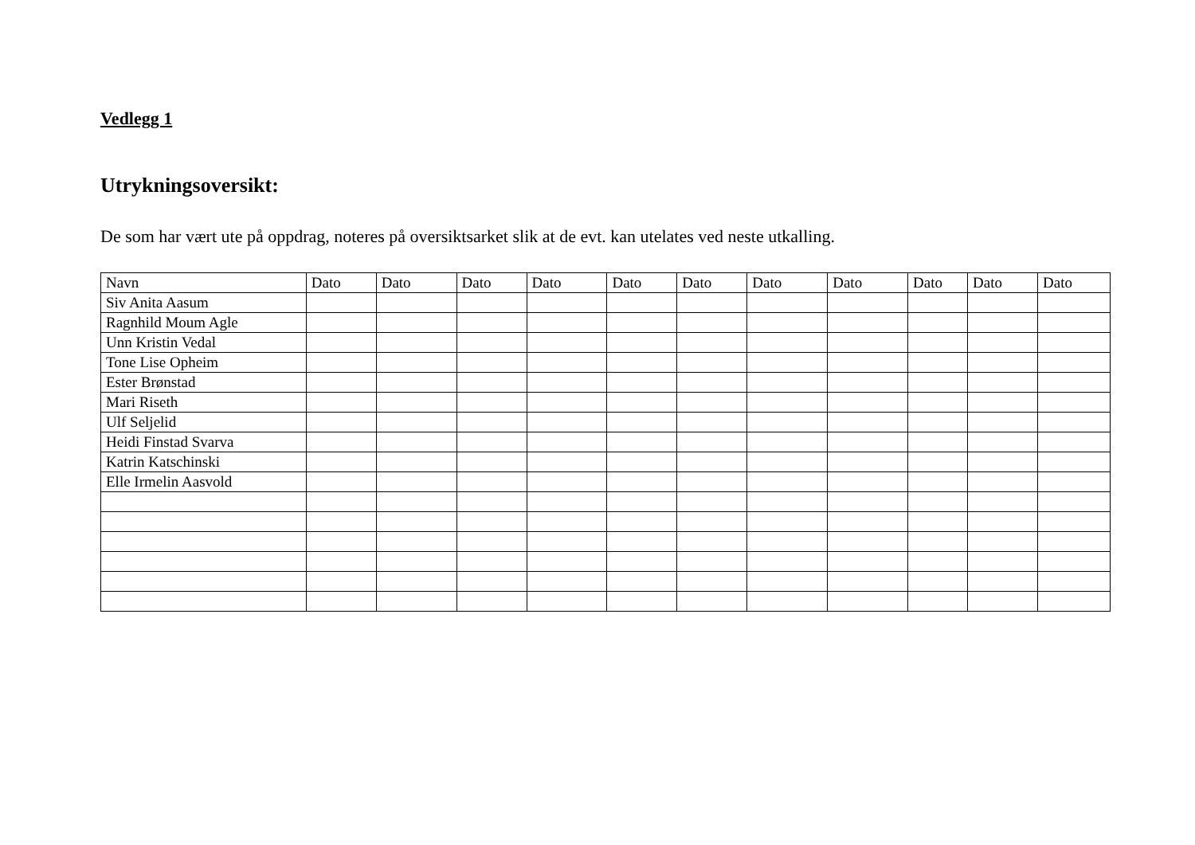Vedlegg 1
Utrykningsoversikt:
De som har vært ute på oppdrag, noteres på oversiktsarket slik at de evt. kan utelates ved neste utkalling.
| Navn | Dato | Dato | Dato | Dato | Dato | Dato | Dato | Dato | Dato | Dato | Dato |
| --- | --- | --- | --- | --- | --- | --- | --- | --- | --- | --- | --- |
| Siv Anita Aasum | | | | | | | | | | | |
| Ragnhild Moum Agle | | | | | | | | | | | |
| Unn Kristin Vedal | | | | | | | | | | | |
| Tone Lise Opheim | | | | | | | | | | | |
| Ester Brønstad | | | | | | | | | | | |
| Mari Riseth | | | | | | | | | | | |
| Ulf Seljelid | | | | | | | | | | | |
| Heidi Finstad Svarva | | | | | | | | | | | |
| Katrin Katschinski | | | | | | | | | | | |
| Elle Irmelin Aasvold | | | | | | | | | | | |